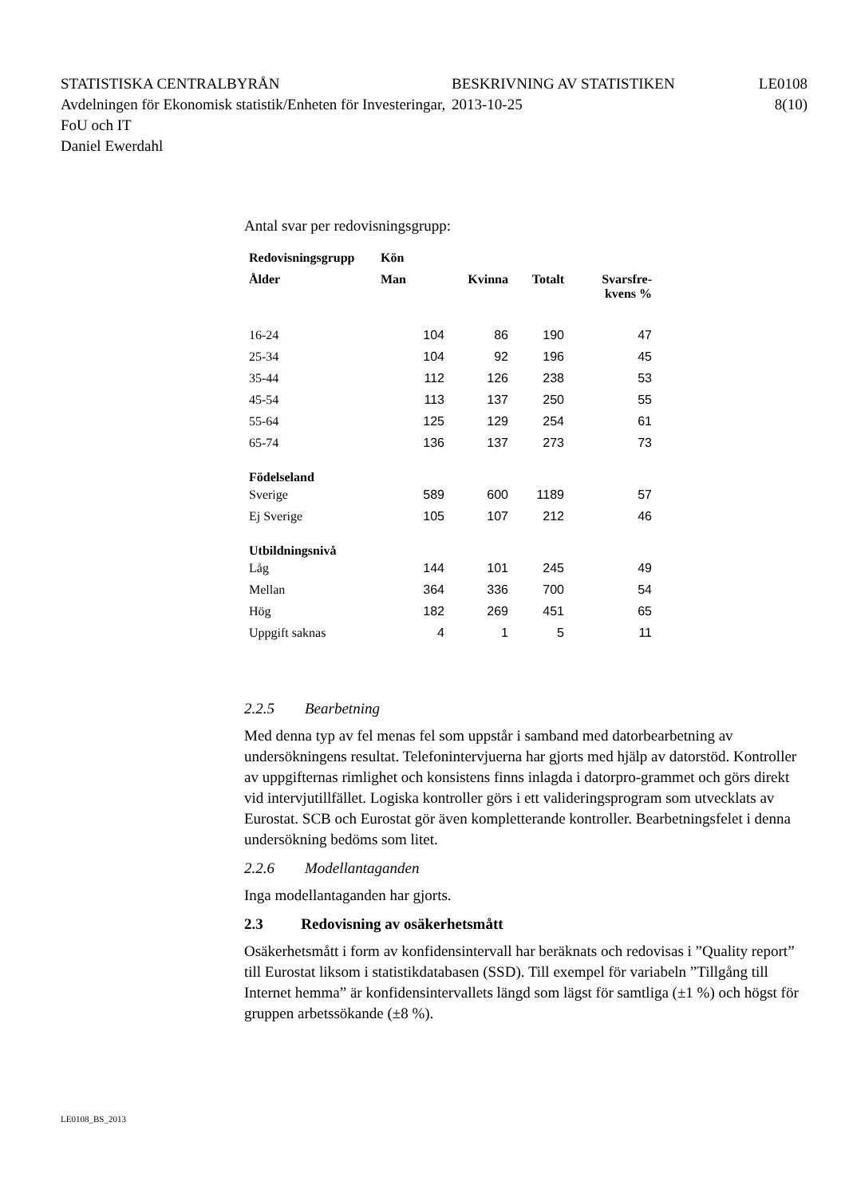STATISTISKA CENTRALBYRÅN
Avdelningen för Ekonomisk statistik/Enheten för Investeringar, FoU och IT
Daniel Ewerdahl
BESKRIVNING AV STATISTIKEN
2013-10-25
LE0108
8(10)
Antal svar per redovisningsgrupp:
| Redovisningsgrupp | Kön | | | |
| --- | --- | --- | --- | --- |
| Ålder | Man | Kvinna | Totalt | Svarsfre- kvens % |
| 16-24 | 104 | 86 | 190 | 47 |
| 25-34 | 104 | 92 | 196 | 45 |
| 35-44 | 112 | 126 | 238 | 53 |
| 45-54 | 113 | 137 | 250 | 55 |
| 55-64 | 125 | 129 | 254 | 61 |
| 65-74 | 136 | 137 | 273 | 73 |
| Födelseland | | | | |
| Sverige | 589 | 600 | 1189 | 57 |
| Ej Sverige | 105 | 107 | 212 | 46 |
| Utbildningsnivå | | | | |
| Låg | 144 | 101 | 245 | 49 |
| Mellan | 364 | 336 | 700 | 54 |
| Hög | 182 | 269 | 451 | 65 |
| Uppgift saknas | 4 | 1 | 5 | 11 |
2.2.5 Bearbetning
Med denna typ av fel menas fel som uppstår i samband med datorbearbetning av undersökningens resultat. Telefonintervjuerna har gjorts med hjälp av datorstöd. Kontroller av uppgifternas rimlighet och konsistens finns inlagda i datorpro-grammet och görs direkt vid intervjutillfället. Logiska kontroller görs i ett valideringsprogram som utvecklats av Eurostat. SCB och Eurostat gör även kompletterande kontroller. Bearbetningsfelet i denna undersökning bedöms som litet.
2.2.6 Modellantaganden
Inga modellantaganden har gjorts.
2.3 Redovisning av osäkerhetsmått
Osäkerhetsmått i form av konfidensintervall har beräknats och redovisas i ”Quality report” till Eurostat liksom i statistikdatabasen (SSD). Till exempel för variabeln ”Tillgång till Internet hemma” är konfidensintervallets längd som lägst för samtliga (±1 %) och högst för gruppen arbetssökande (±8 %).
LE0108_BS_2013